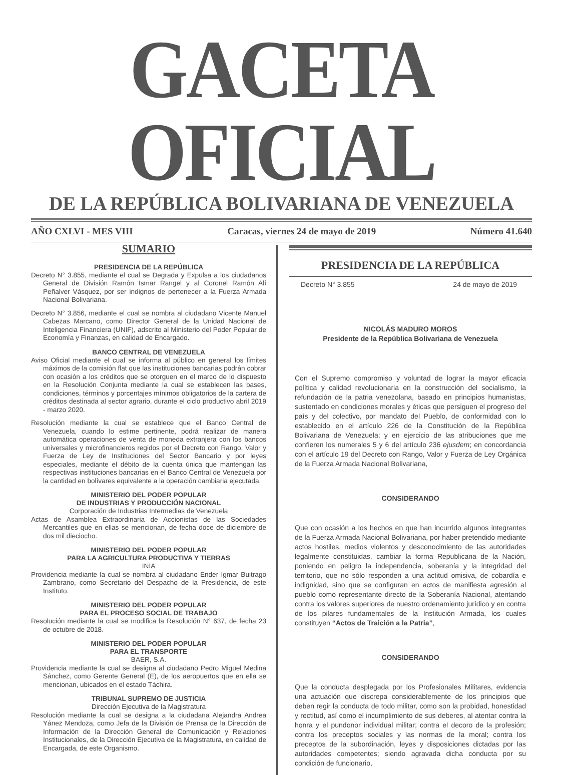GACETA OFICIAL
DE LA REPÚBLICA BOLIVARIANA DE VENEZUELA
AÑO CXLVI - MES VIII Caracas, viernes 24 de mayo de 2019 Número 41.640
SUMARIO
PRESIDENCIA DE LA REPÚBLICA
Decreto N° 3.855, mediante el cual se Degrada y Expulsa a los ciudadanos General de División Ramón Ismar Rangel y al Coronel Ramón Alí Peñalver Vásquez, por ser indignos de pertenecer a la Fuerza Armada Nacional Bolivariana.
Decreto N° 3.856, mediante el cual se nombra al ciudadano Vicente Manuel Cabezas Marcano, como Director General de la Unidad Nacional de Inteligencia Financiera (UNIF), adscrito al Ministerio del Poder Popular de Economía y Finanzas, en calidad de Encargado.
BANCO CENTRAL DE VENEZUELA
Aviso Oficial mediante el cual se informa al público en general los límites máximos de la comisión flat que las instituciones bancarias podrán cobrar con ocasión a los créditos que se otorguen en el marco de lo dispuesto en la Resolución Conjunta mediante la cual se establecen las bases, condiciones, términos y porcentajes mínimos obligatorios de la cartera de créditos destinada al sector agrario, durante el ciclo productivo abril 2019 - marzo 2020.
Resolución mediante la cual se establece que el Banco Central de Venezuela, cuando lo estime pertinente, podrá realizar de manera automática operaciones de venta de moneda extranjera con los bancos universales y microfinancieros regidos por el Decreto con Rango, Valor y Fuerza de Ley de Instituciones del Sector Bancario y por leyes especiales, mediante el débito de la cuenta única que mantengan las respectivas instituciones bancarias en el Banco Central de Venezuela por la cantidad en bolívares equivalente a la operación cambiaria ejecutada.
MINISTERIO DEL PODER POPULAR
DE INDUSTRIAS Y PRODUCCIÓN NACIONAL
Corporación de Industrias Intermedias de Venezuela
Actas de Asamblea Extraordinaria de Accionistas de las Sociedades Mercantiles que en ellas se mencionan, de fecha doce de diciembre de dos mil dieciocho.
MINISTERIO DEL PODER POPULAR
PARA LA AGRICULTURA PRODUCTIVA Y TIERRAS
INIA
Providencia mediante la cual se nombra al ciudadano Ender Igmar Buitrago Zambrano, como Secretario del Despacho de la Presidencia, de este Instituto.
MINISTERIO DEL PODER POPULAR
PARA EL PROCESO SOCIAL DE TRABAJO
Resolución mediante la cual se modifica la Resolución N° 637, de fecha 23 de octubre de 2018.
MINISTERIO DEL PODER POPULAR
PARA EL TRANSPORTE
BAER, S.A.
Providencia mediante la cual se designa al ciudadano Pedro Miguel Medina Sánchez, como Gerente General (E), de los aeropuertos que en ella se mencionan, ubicados en el estado Táchira.
TRIBUNAL SUPREMO DE JUSTICIA
Dirección Ejecutiva de la Magistratura
Resolución mediante la cual se designa a la ciudadana Alejandra Andrea Yánez Mendoza, como Jefa de la División de Prensa de la Dirección de Información de la Dirección General de Comunicación y Relaciones Institucionales, de la Dirección Ejecutiva de la Magistratura, en calidad de Encargada, de este Organismo.
PRESIDENCIA DE LA REPÚBLICA
Decreto N° 3.855 24 de mayo de 2019
NICOLÁS MADURO MOROS
Presidente de la República Bolivariana de Venezuela
Con el Supremo compromiso y voluntad de lograr la mayor eficacia política y calidad revolucionaria en la construcción del socialismo, la refundación de la patria venezolana, basado en principios humanistas, sustentado en condiciones morales y éticas que persiguen el progreso del país y del colectivo, por mandato del Pueblo, de conformidad con lo establecido en el artículo 226 de la Constitución de la República Bolivariana de Venezuela; y en ejercicio de las atribuciones que me confieren los numerales 5 y 6 del artículo 236 ejusdem; en concordancia con el artículo 19 del Decreto con Rango, Valor y Fuerza de Ley Orgánica de la Fuerza Armada Nacional Bolivariana,
CONSIDERANDO
Que con ocasión a los hechos en que han incurrido algunos integrantes de la Fuerza Armada Nacional Bolivariana, por haber pretendido mediante actos hostiles, medios violentos y desconocimiento de las autoridades legalmente constituidas, cambiar la forma Republicana de la Nación, poniendo en peligro la independencia, soberanía y la integridad del territorio, que no sólo responden a una actitud omisiva, de cobardía e indignidad, sino que se configuran en actos de manifiesta agresión al pueblo como representante directo de la Soberanía Nacional, atentando contra los valores superiores de nuestro ordenamiento jurídico y en contra de los pilares fundamentales de la Institución Armada, los cuales constituyen “Actos de Traición a la Patria”,
CONSIDERANDO
Que la conducta desplegada por los Profesionales Militares, evidencia una actuación que discrepa considerablemente de los principios que deben regir la conducta de todo militar, como son la probidad, honestidad y rectitud, así como el incumplimiento de sus deberes, al atentar contra la honra y el pundonor individual militar; contra el decoro de la profesión; contra los preceptos sociales y las normas de la moral; contra los preceptos de la subordinación, leyes y disposiciones dictadas por las autoridades competentes; siendo agravada dicha conducta por su condición de funcionario,